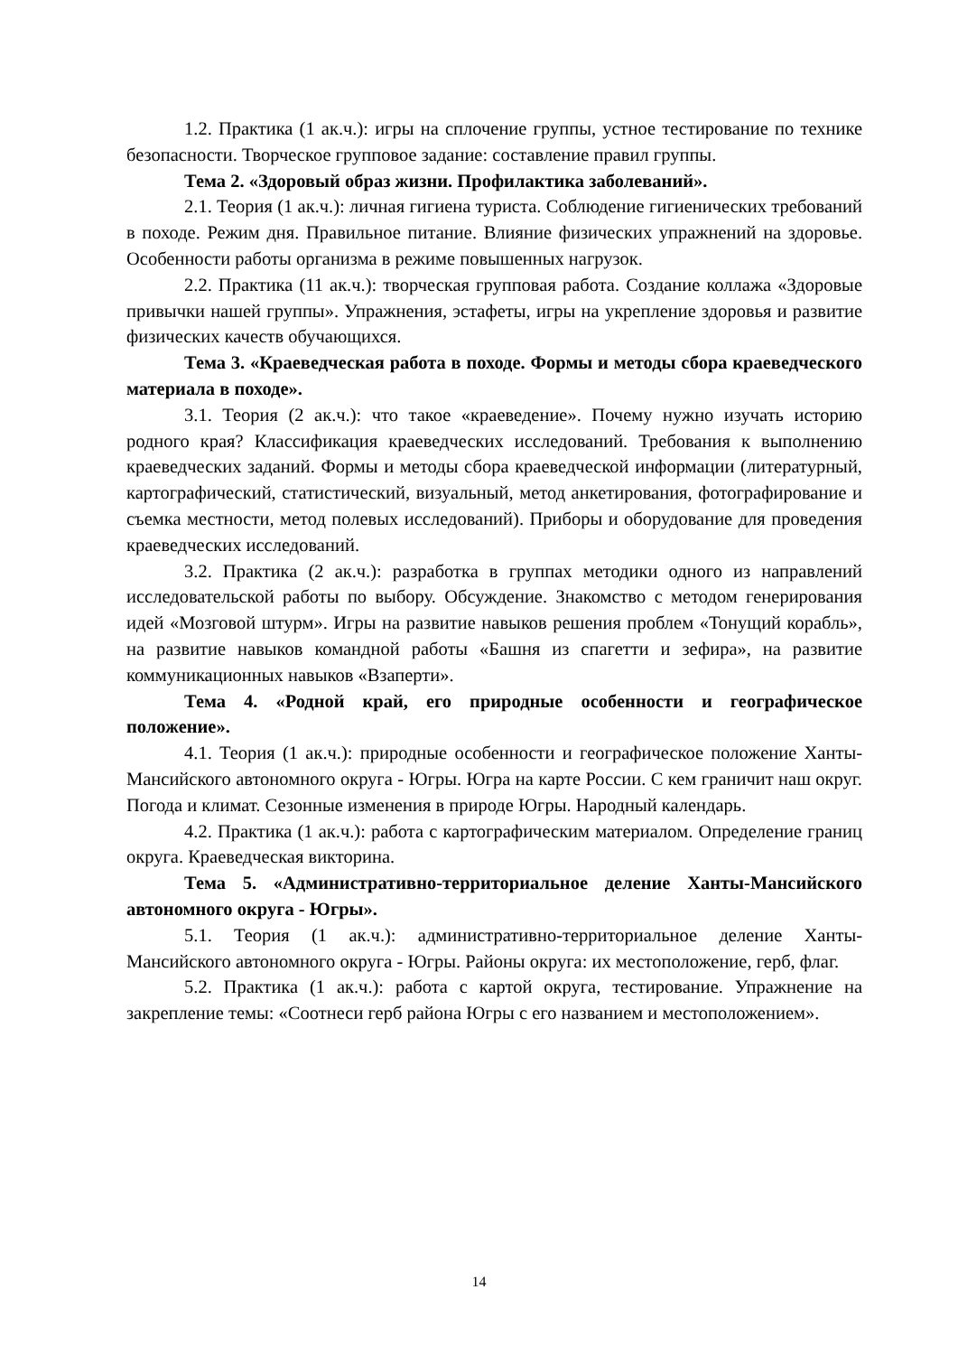1.2. Практика (1 ак.ч.): игры на сплочение группы, устное тестирование по технике безопасности. Творческое групповое задание: составление правил группы.
Тема 2. «Здоровый образ жизни. Профилактика заболеваний».
2.1. Теория (1 ак.ч.): личная гигиена туриста. Соблюдение гигиенических требований в походе. Режим дня. Правильное питание. Влияние физических упражнений на здоровье. Особенности работы организма в режиме повышенных нагрузок.
2.2. Практика (11 ак.ч.): творческая групповая работа. Создание коллажа «Здоровые привычки нашей группы». Упражнения, эстафеты, игры на укрепление здоровья и развитие физических качеств обучающихся.
Тема 3. «Краеведческая работа в походе. Формы и методы сбора краеведческого материала в походе».
3.1. Теория (2 ак.ч.): что такое «краеведение». Почему нужно изучать историю родного края? Классификация краеведческих исследований. Требования к выполнению краеведческих заданий. Формы и методы сбора краеведческой информации (литературный, картографический, статистический, визуальный, метод анкетирования, фотографирование и съемка местности, метод полевых исследований). Приборы и оборудование для проведения краеведческих исследований.
3.2. Практика (2 ак.ч.): разработка в группах методики одного из направлений исследовательской работы по выбору. Обсуждение. Знакомство с методом генерирования идей «Мозговой штурм». Игры на развитие навыков решения проблем «Тонущий корабль», на развитие навыков командной работы «Башня из спагетти и зефира», на развитие коммуникационных навыков «Взаперти».
Тема 4. «Родной край, его природные особенности и географическое положение».
4.1. Теория (1 ак.ч.): природные особенности и географическое положение Ханты-Мансийского автономного округа - Югры. Югра на карте России. С кем граничит наш округ. Погода и климат. Сезонные изменения в природе Югры. Народный календарь.
4.2. Практика (1 ак.ч.): работа с картографическим материалом. Определение границ округа. Краеведческая викторина.
Тема 5. «Административно-территориальное деление Ханты-Мансийского автономного округа - Югры».
5.1. Теория (1 ак.ч.): административно-территориальное деление Ханты-Мансийского автономного округа - Югры. Районы округа: их местоположение, герб, флаг.
5.2. Практика (1 ак.ч.): работа с картой округа, тестирование. Упражнение на закрепление темы: «Соотнеси герб района Югры с его названием и местоположением».
14